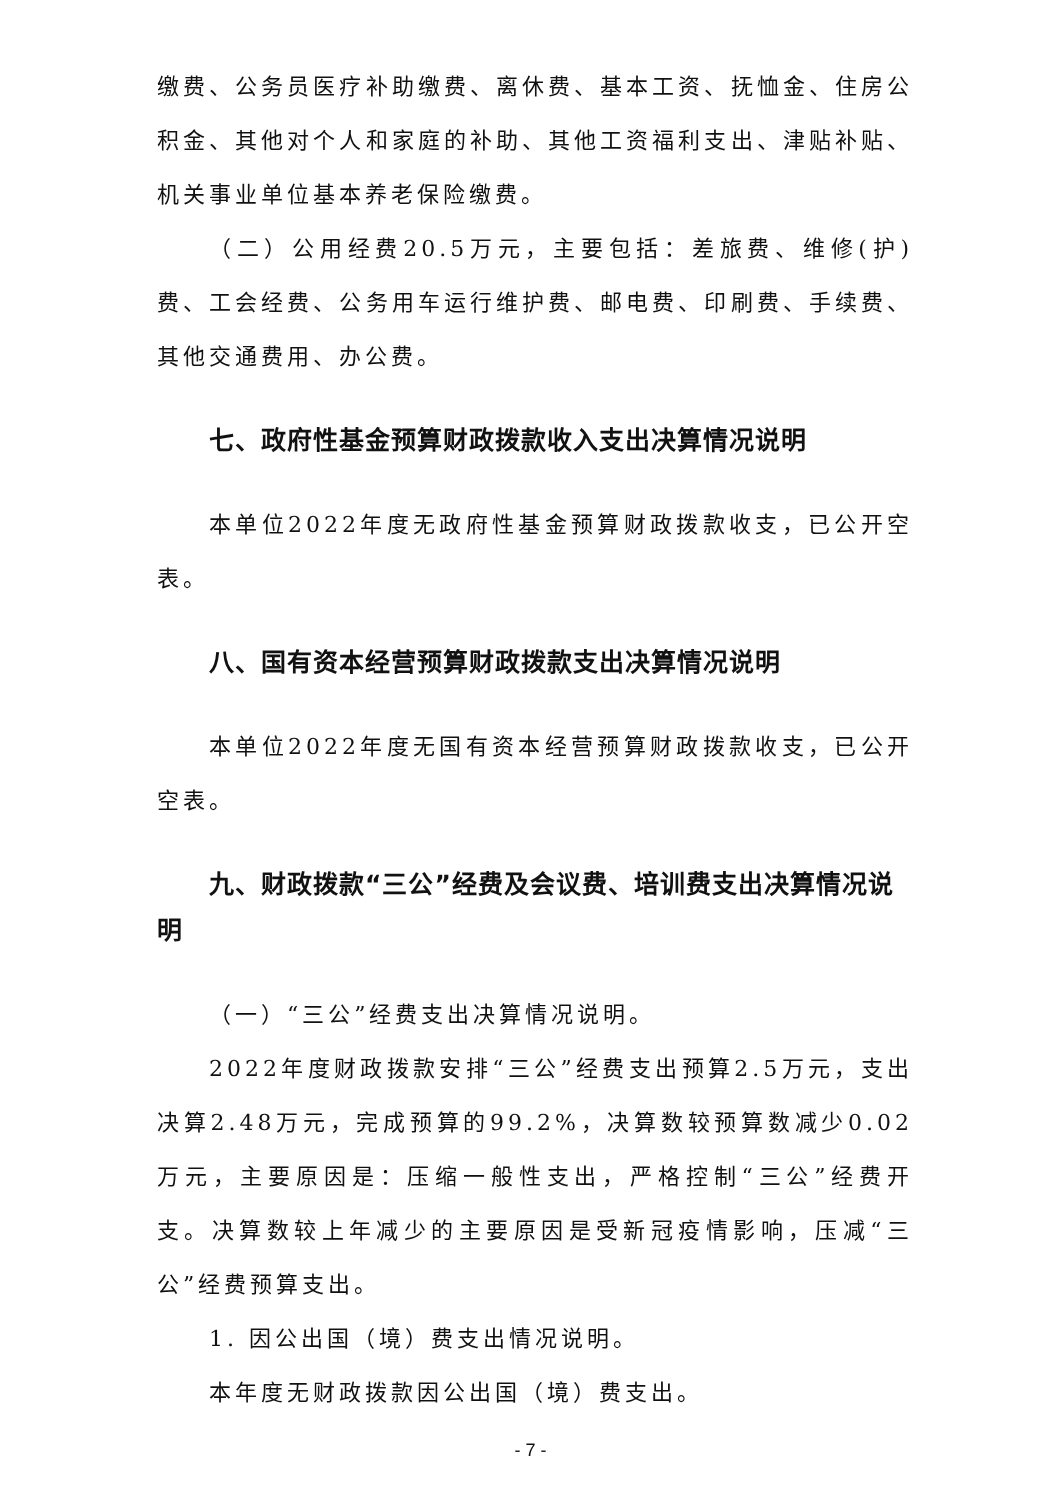缴费、公务员医疗补助缴费、离休费、基本工资、抚恤金、住房公积金、其他对个人和家庭的补助、其他工资福利支出、津贴补贴、机关事业单位基本养老保险缴费。
（二）公用经费20.5万元，主要包括：差旅费、维修(护)费、工会经费、公务用车运行维护费、邮电费、印刷费、手续费、其他交通费用、办公费。
七、政府性基金预算财政拨款收入支出决算情况说明
本单位2022年度无政府性基金预算财政拨款收支，已公开空表。
八、国有资本经营预算财政拨款支出决算情况说明
本单位2022年度无国有资本经营预算财政拨款收支，已公开空表。
九、财政拨款“三公”经费及会议费、培训费支出决算情况说明
（一）“三公”经费支出决算情况说明。
2022年度财政拨款安排“三公”经费支出预算2.5万元，支出决算2.48万元，完成预算的99.2%，决算数较预算数减少0.02万元，主要原因是：压缩一般性支出，严格控制“三公”经费开支。决算数较上年减少的主要原因是受新冠疫情影响，压减“三公”经费预算支出。
1. 因公出国（境）费支出情况说明。
本年度无财政拨款因公出国（境）费支出。
- 7 -